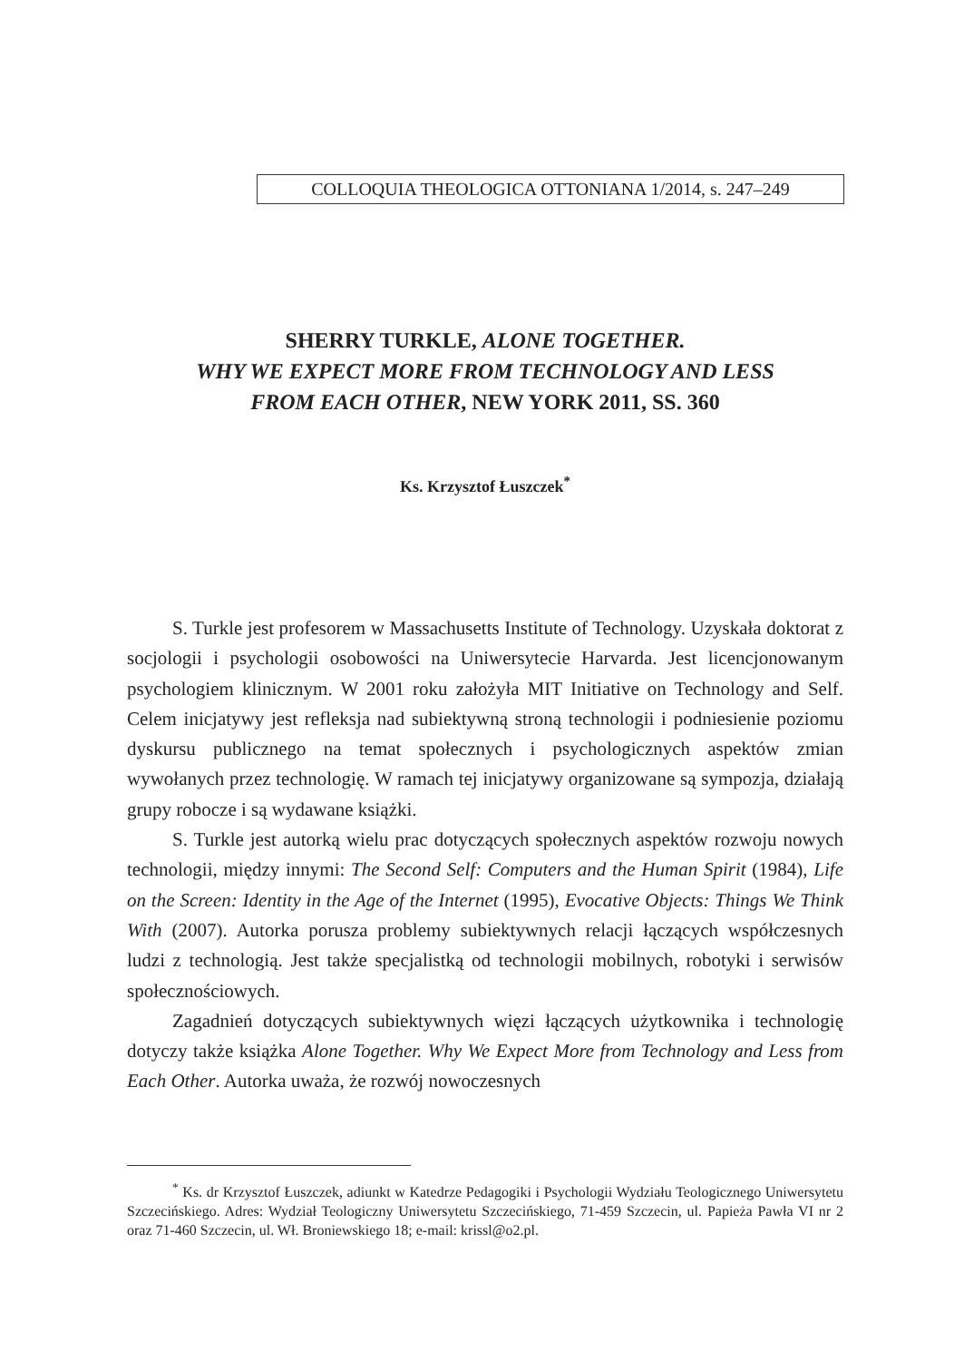COLLOQUIA THEOLOGICA OTTONIANA 1/2014, s. 247–249
SHERRY TURKLE, ALONE TOGETHER.
WHY WE EXPECT MORE FROM TECHNOLOGY AND LESS
FROM EACH OTHER, NEW YORK 2011, SS. 360
Ks. Krzysztof Łuszczek<sup>*</sup>
S. Turkle jest profesorem w Massachusetts Institute of Technology. Uzyskała doktorat z socjologii i psychologii osobowości na Uniwersytecie Harvarda. Jest licencjonowanym psychologiem klinicznym. W 2001 roku założyła MIT Initiative on Technology and Self. Celem inicjatywy jest refleksja nad subiektywną stroną technologii i podniesienie poziomu dyskursu publicznego na temat społecznych i psychologicznych aspektów zmian wywołanych przez technologię. W ramach tej inicjatywy organizowane są sympozja, działają grupy robocze i są wydawane książki.
S. Turkle jest autorką wielu prac dotyczących społecznych aspektów rozwoju nowych technologii, między innymi: The Second Self: Computers and the Human Spirit (1984), Life on the Screen: Identity in the Age of the Internet (1995), Evocative Objects: Things We Think With (2007). Autorka porusza problemy subiektywnych relacji łączących współczesnych ludzi z technologią. Jest także specjalistką od technologii mobilnych, robotyki i serwisów społecznościowych.
Zagadnień dotyczących subiektywnych więzi łączących użytkownika i technologię dotyczy także książka Alone Together. Why We Expect More from Technology and Less from Each Other. Autorka uważa, że rozwój nowoczesnych
<sup>*</sup> Ks. dr Krzysztof Łuszczek, adiunkt w Katedrze Pedagogiki i Psychologii Wydziału Teologicznego Uniwersytetu Szczecińskiego. Adres: Wydział Teologiczny Uniwersytetu Szczecińskiego, 71-459 Szczecin, ul. Papieża Pawła VI nr 2 oraz 71-460 Szczecin, ul. Wł. Broniewskiego 18; e-mail: krissl@o2.pl.